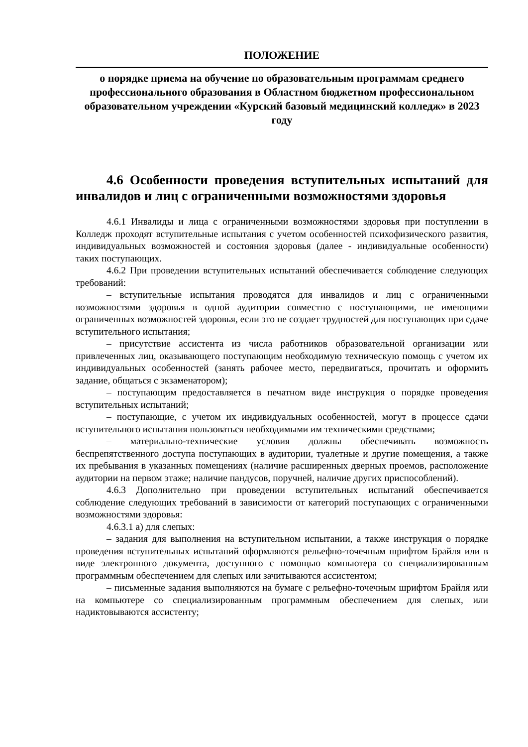ПОЛОЖЕНИЕ
о порядке приема на обучение по образовательным программам среднего профессионального образования в Областном бюджетном профессиональном образовательном учреждении «Курский базовый медицинский колледж» в 2023 году
4.6 Особенности проведения вступительных испытаний для инвалидов и лиц с ограниченными возможностями здоровья
4.6.1 Инвалиды и лица с ограниченными возможностями здоровья при поступлении в Колледж проходят вступительные испытания с учетом особенностей психофизического развития, индивидуальных возможностей и состояния здоровья (далее - индивидуальные особенности) таких поступающих.
4.6.2 При проведении вступительных испытаний обеспечивается соблюдение следующих требований:
– вступительные испытания проводятся для инвалидов и лиц с ограниченными возможностями здоровья в одной аудитории совместно с поступающими, не имеющими ограниченных возможностей здоровья, если это не создает трудностей для поступающих при сдаче вступительного испытания;
– присутствие ассистента из числа работников образовательной организации или привлеченных лиц, оказывающего поступающим необходимую техническую помощь с учетом их индивидуальных особенностей (занять рабочее место, передвигаться, прочитать и оформить задание, общаться с экзаменатором);
– поступающим предоставляется в печатном виде инструкция о порядке проведения вступительных испытаний;
– поступающие, с учетом их индивидуальных особенностей, могут в процессе сдачи вступительного испытания пользоваться необходимыми им техническими средствами;
– материально-технические условия должны обеспечивать возможность беспрепятственного доступа поступающих в аудитории, туалетные и другие помещения, а также их пребывания в указанных помещениях (наличие расширенных дверных проемов, расположение аудитории на первом этаже; наличие пандусов, поручней, наличие других приспособлений).
4.6.3 Дополнительно при проведении вступительных испытаний обеспечивается соблюдение следующих требований в зависимости от категорий поступающих с ограниченными возможностями здоровья:
4.6.3.1 а) для слепых:
– задания для выполнения на вступительном испытании, а также инструкция о порядке проведения вступительных испытаний оформляются рельефно-точечным шрифтом Брайля или в виде электронного документа, доступного с помощью компьютера со специализированным программным обеспечением для слепых или зачитываются ассистентом;
– письменные задания выполняются на бумаге с рельефно-точечным шрифтом Брайля или на компьютере со специализированным программным обеспечением для слепых, или надиктовываются ассистенту;